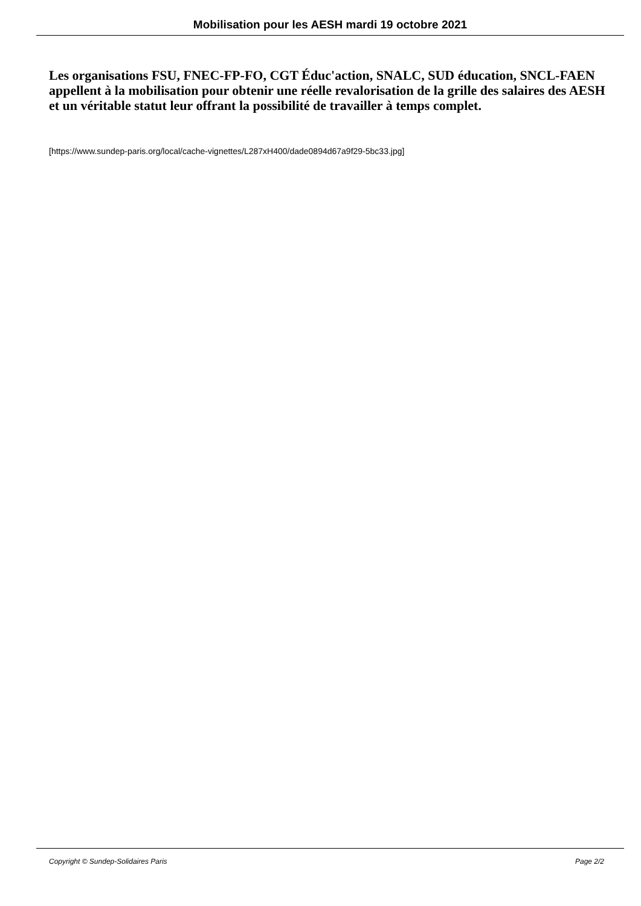Mobilisation pour les AESH mardi 19 octobre 2021
Les organisations FSU, FNEC-FP-FO, CGT Éduc'action, SNALC, SUD éducation, SNCL-FAEN appellent à la mobilisation pour obtenir une réelle revalorisation de la grille des salaires des AESH et un véritable statut leur offrant la possibilité de travailler à temps complet.
[https://www.sundep-paris.org/local/cache-vignettes/L287xH400/dade0894d67a9f29-5bc33.jpg]
Copyright © Sundep-Solidaires Paris Page 2/2